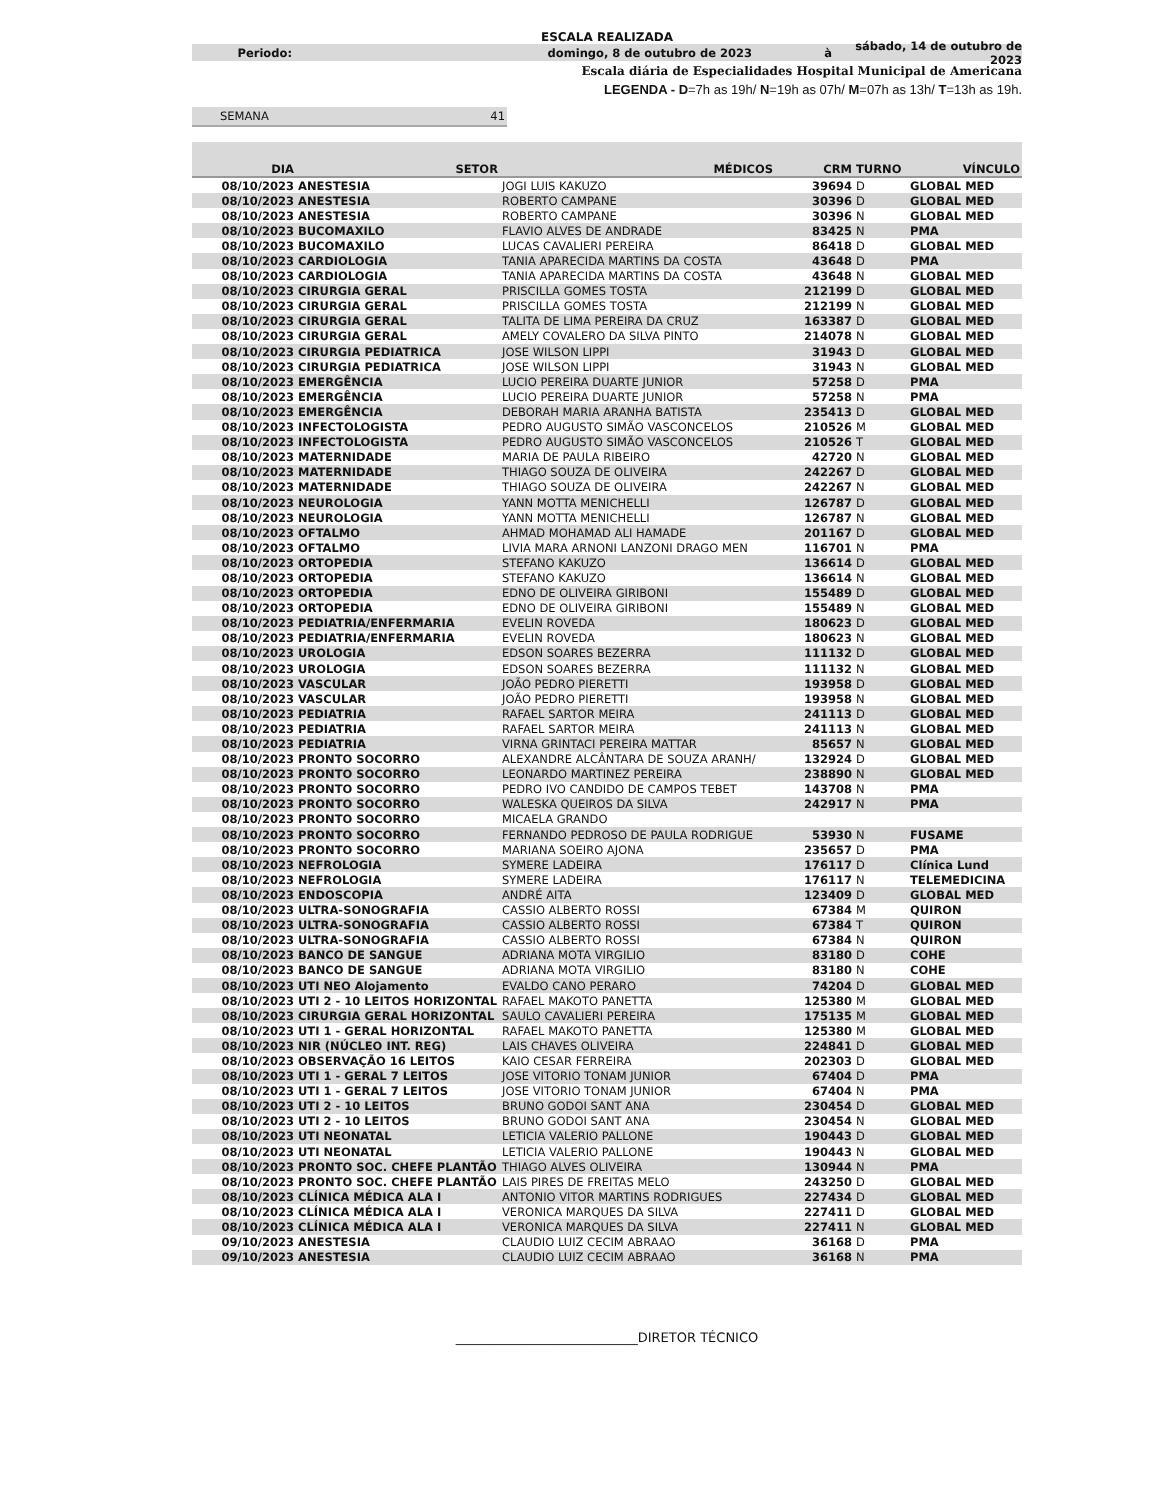ESCALA REALIZADA
Periodo: domingo, 8 de outubro de 2023 à sábado, 14 de outubro de 2023
Escala diária de Especialidades Hospital Municipal de Americana
LEGENDA - D=7h as 19h/ N=19h as 07h/ M=07h as 13h/ T=13h as 19h.
SEMANA 41
| DIA | SETOR | MÉDICOS | CRM | TURNO | VÍNCULO |
| --- | --- | --- | --- | --- | --- |
| 08/10/2023 | ANESTESIA | JOGI LUIS KAKUZO | 39694 | D | GLOBAL MED |
| 08/10/2023 | ANESTESIA | ROBERTO CAMPANE | 30396 | D | GLOBAL MED |
| 08/10/2023 | ANESTESIA | ROBERTO CAMPANE | 30396 | N | GLOBAL MED |
| 08/10/2023 | BUCOMAXILO | FLAVIO ALVES DE ANDRADE | 83425 | N | PMA |
| 08/10/2023 | BUCOMAXILO | LUCAS CAVALIERI PEREIRA | 86418 | D | GLOBAL MED |
| 08/10/2023 | CARDIOLOGIA | TANIA APARECIDA MARTINS DA COSTA | 43648 | D | PMA |
| 08/10/2023 | CARDIOLOGIA | TANIA APARECIDA MARTINS DA COSTA | 43648 | N | GLOBAL MED |
| 08/10/2023 | CIRURGIA GERAL | PRISCILLA GOMES TOSTA | 212199 | D | GLOBAL MED |
| 08/10/2023 | CIRURGIA GERAL | PRISCILLA GOMES TOSTA | 212199 | N | GLOBAL MED |
| 08/10/2023 | CIRURGIA GERAL | TALITA DE LIMA PEREIRA DA CRUZ | 163387 | D | GLOBAL MED |
| 08/10/2023 | CIRURGIA GERAL | AMELY COVALERO DA SILVA PINTO | 214078 | N | GLOBAL MED |
| 08/10/2023 | CIRURGIA PEDIATRICA | JOSE WILSON LIPPI | 31943 | D | GLOBAL MED |
| 08/10/2023 | CIRURGIA PEDIATRICA | JOSE WILSON LIPPI | 31943 | N | GLOBAL MED |
| 08/10/2023 | EMERGÊNCIA | LUCIO PEREIRA DUARTE JUNIOR | 57258 | D | PMA |
| 08/10/2023 | EMERGÊNCIA | LUCIO PEREIRA DUARTE JUNIOR | 57258 | N | PMA |
| 08/10/2023 | EMERGÊNCIA | DEBORAH MARIA ARANHA BATISTA | 235413 | D | GLOBAL MED |
| 08/10/2023 | INFECTOLOGISTA | PEDRO AUGUSTO SIMÃO VASCONCELOS | 210526 | M | GLOBAL MED |
| 08/10/2023 | INFECTOLOGISTA | PEDRO AUGUSTO SIMÃO VASCONCELOS | 210526 | T | GLOBAL MED |
| 08/10/2023 | MATERNIDADE | MARIA DE PAULA RIBEIRO | 42720 | N | GLOBAL MED |
| 08/10/2023 | MATERNIDADE | THIAGO SOUZA DE OLIVEIRA | 242267 | D | GLOBAL MED |
| 08/10/2023 | MATERNIDADE | THIAGO SOUZA DE OLIVEIRA | 242267 | N | GLOBAL MED |
| 08/10/2023 | NEUROLOGIA | YANN MOTTA MENICHELLI | 126787 | D | GLOBAL MED |
| 08/10/2023 | NEUROLOGIA | YANN MOTTA MENICHELLI | 126787 | N | GLOBAL MED |
| 08/10/2023 | OFTALMO | AHMAD MOHAMAD ALI HAMADE | 201167 | D | GLOBAL MED |
| 08/10/2023 | OFTALMO | LIVIA MARA ARNONI LANZONI DRAGO MEN | 116701 | N | PMA |
| 08/10/2023 | ORTOPEDIA | STEFANO KAKUZO | 136614 | D | GLOBAL MED |
| 08/10/2023 | ORTOPEDIA | STEFANO KAKUZO | 136614 | N | GLOBAL MED |
| 08/10/2023 | ORTOPEDIA | EDNO DE OLIVEIRA GIRIBONI | 155489 | D | GLOBAL MED |
| 08/10/2023 | ORTOPEDIA | EDNO DE OLIVEIRA GIRIBONI | 155489 | N | GLOBAL MED |
| 08/10/2023 | PEDIATRIA/ENFERMARIA | EVELIN ROVEDA | 180623 | D | GLOBAL MED |
| 08/10/2023 | PEDIATRIA/ENFERMARIA | EVELIN ROVEDA | 180623 | N | GLOBAL MED |
| 08/10/2023 | UROLOGIA | EDSON SOARES BEZERRA | 111132 | D | GLOBAL MED |
| 08/10/2023 | UROLOGIA | EDSON SOARES BEZERRA | 111132 | N | GLOBAL MED |
| 08/10/2023 | VASCULAR | JOÃO PEDRO PIERETTI | 193958 | D | GLOBAL MED |
| 08/10/2023 | VASCULAR | JOÃO PEDRO PIERETTI | 193958 | N | GLOBAL MED |
| 08/10/2023 | PEDIATRIA | RAFAEL SARTOR MEIRA | 241113 | D | GLOBAL MED |
| 08/10/2023 | PEDIATRIA | RAFAEL SARTOR MEIRA | 241113 | N | GLOBAL MED |
| 08/10/2023 | PEDIATRIA | VIRNA GRINTACI PEREIRA MATTAR | 85657 | N | GLOBAL MED |
| 08/10/2023 | PRONTO SOCORRO | ALEXANDRE ALCÂNTARA DE SOUZA ARANH/ | 132924 | D | GLOBAL MED |
| 08/10/2023 | PRONTO SOCORRO | LEONARDO MARTINEZ PEREIRA | 238890 | N | GLOBAL MED |
| 08/10/2023 | PRONTO SOCORRO | PEDRO IVO CANDIDO DE CAMPOS TEBET | 143708 | N | PMA |
| 08/10/2023 | PRONTO SOCORRO | WALESKA QUEIROS DA SILVA | 242917 | N | PMA |
| 08/10/2023 | PRONTO SOCORRO | MICAELA GRANDO | | | |
| 08/10/2023 | PRONTO SOCORRO | FERNANDO PEDROSO DE PAULA RODRIGUE | 53930 | N | FUSAME |
| 08/10/2023 | PRONTO SOCORRO | MARIANA SOEIRO AJONA | 235657 | D | PMA |
| 08/10/2023 | NEFROLOGIA | SYMERE LADEIRA | 176117 | D | Clínica Lund |
| 08/10/2023 | NEFROLOGIA | SYMERE LADEIRA | 176117 | N | TELEMEDICINA |
| 08/10/2023 | ENDOSCOPIA | ANDRÉ AITA | 123409 | D | GLOBAL MED |
| 08/10/2023 | ULTRA-SONOGRAFIA | CASSIO ALBERTO ROSSI | 67384 | M | QUIRON |
| 08/10/2023 | ULTRA-SONOGRAFIA | CASSIO ALBERTO ROSSI | 67384 | T | QUIRON |
| 08/10/2023 | ULTRA-SONOGRAFIA | CASSIO ALBERTO ROSSI | 67384 | N | QUIRON |
| 08/10/2023 | BANCO DE SANGUE | ADRIANA MOTA VIRGILIO | 83180 | D | COHE |
| 08/10/2023 | BANCO DE SANGUE | ADRIANA MOTA VIRGILIO | 83180 | N | COHE |
| 08/10/2023 | UTI NEO Alojamento | EVALDO CANO PERARO | 74204 | D | GLOBAL MED |
| 08/10/2023 | UTI 2 - 10 LEITOS HORIZONTAL | RAFAEL MAKOTO PANETTA | 125380 | M | GLOBAL MED |
| 08/10/2023 | CIRURGIA GERAL HORIZONTAL | SAULO CAVALIERI PEREIRA | 175135 | M | GLOBAL MED |
| 08/10/2023 | UTI 1 - GERAL HORIZONTAL | RAFAEL MAKOTO PANETTA | 125380 | M | GLOBAL MED |
| 08/10/2023 | NIR (NÚCLEO INT. REG) | LAIS CHAVES OLIVEIRA | 224841 | D | GLOBAL MED |
| 08/10/2023 | OBSERVAÇÃO 16 LEITOS | KAIO CESAR FERREIRA | 202303 | D | GLOBAL MED |
| 08/10/2023 | UTI 1 - GERAL 7 LEITOS | JOSE VITORIO TONAM JUNIOR | 67404 | D | PMA |
| 08/10/2023 | UTI 1 - GERAL 7 LEITOS | JOSE VITORIO TONAM JUNIOR | 67404 | N | PMA |
| 08/10/2023 | UTI 2 - 10 LEITOS | BRUNO GODOI SANT ANA | 230454 | D | GLOBAL MED |
| 08/10/2023 | UTI 2 - 10 LEITOS | BRUNO GODOI SANT ANA | 230454 | N | GLOBAL MED |
| 08/10/2023 | UTI NEONATAL | LETICIA VALERIO PALLONE | 190443 | D | GLOBAL MED |
| 08/10/2023 | UTI NEONATAL | LETICIA VALERIO PALLONE | 190443 | N | GLOBAL MED |
| 08/10/2023 | PRONTO SOC. CHEFE PLANTÃO | THIAGO ALVES OLIVEIRA | 130944 | N | PMA |
| 08/10/2023 | PRONTO SOC. CHEFE PLANTÃO | LAIS PIRES DE FREITAS MELO | 243250 | D | GLOBAL MED |
| 08/10/2023 | CLÍNICA MÉDICA ALA I | ANTONIO VITOR MARTINS RODRIGUES | 227434 | D | GLOBAL MED |
| 08/10/2023 | CLÍNICA MÉDICA ALA I | VERONICA MARQUES DA SILVA | 227411 | D | GLOBAL MED |
| 08/10/2023 | CLÍNICA MÉDICA ALA I | VERONICA MARQUES DA SILVA | 227411 | N | GLOBAL MED |
| 09/10/2023 | ANESTESIA | CLAUDIO LUIZ CECIM ABRAAO | 36168 | D | PMA |
| 09/10/2023 | ANESTESIA | CLAUDIO LUIZ CECIM ABRAAO | 36168 | N | PMA |
____________________________DIRETOR TÉCNICO